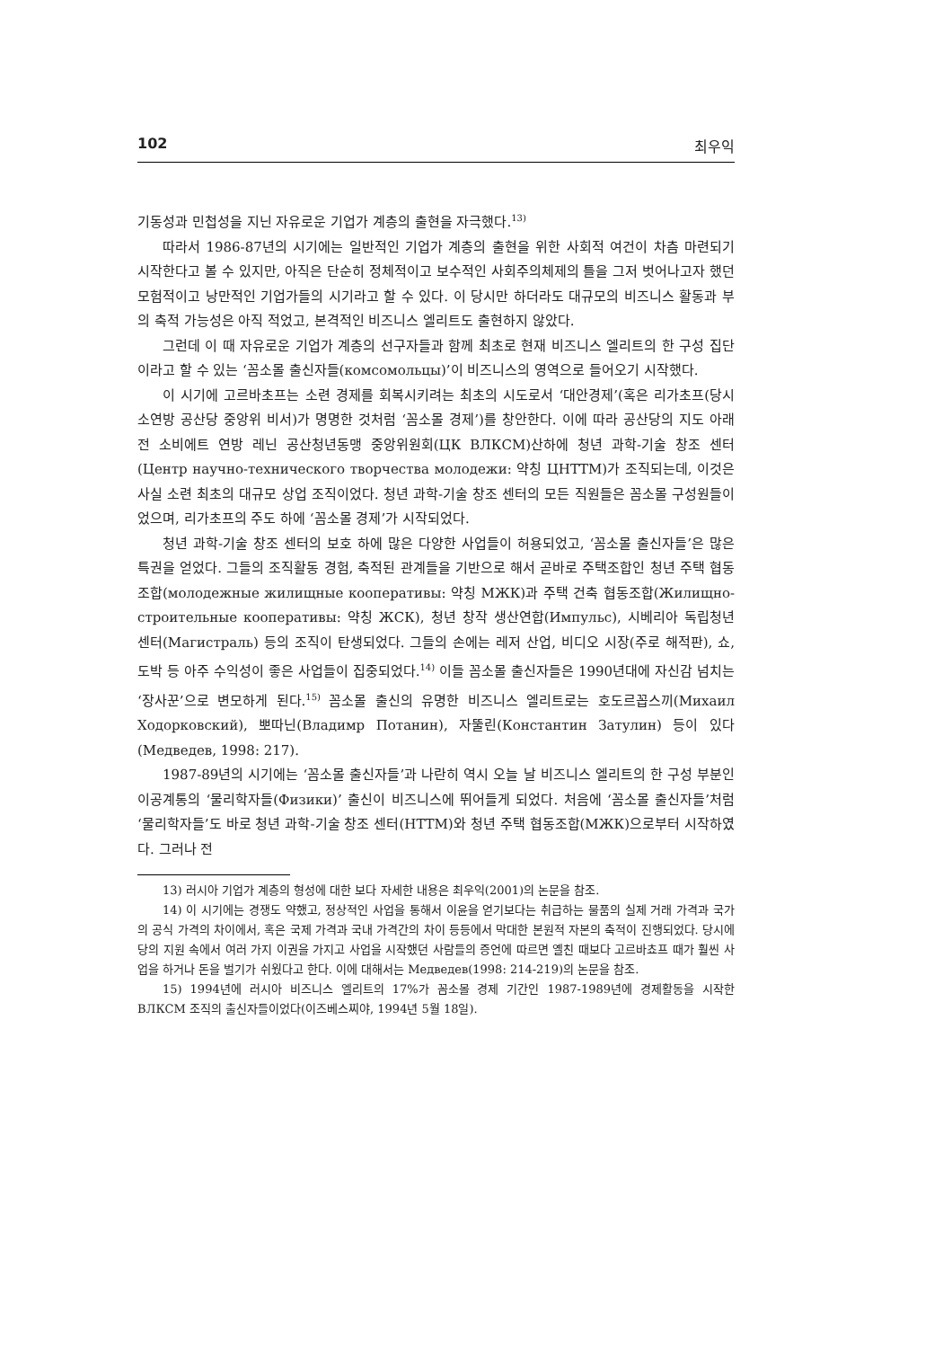102 최우익
기동성과 민첩성을 지닌 자유로운 기업가 계층의 출현을 자극했다.<sup>13)</sup>
따라서 1986-87년의 시기에는 일반적인 기업가 계층의 출현을 위한 사회적 여건이 차츰 마련되기 시작한다고 볼 수 있지만, 아직은 단순히 정체적이고 보수적인 사회주의체제의 틀을 그저 벗어나고자 했던 모험적이고 낭만적인 기업가들의 시기라고 할 수 있다. 이 당시만 하더라도 대규모의 비즈니스 활동과 부의 축적 가능성은 아직 적었고, 본격적인 비즈니스 엘리트도 출현하지 않았다.
그런데 이 때 자유로운 기업가 계층의 선구자들과 함께 최초로 현재 비즈니스 엘리트의 한 구성 집단이라고 할 수 있는 ‘꼼소몰 출신자들(комсомольцы)’이 비즈니스의 영역으로 들어오기 시작했다.
이 시기에 고르바초프는 소련 경제를 회복시키려는 최초의 시도로서 ‘대안경제’(혹은 리가초프(당시 소연방 공산당 중앙위 비서)가 명명한 것처럼 ‘꼼소몰 경제’)를 창안한다. 이에 따라 공산당의 지도 아래 전 소비에트 연방 레닌 공산청년동맹 중앙위원회(ЦК ВЛКСМ)산하에 청년 과학-기술 창조 센터(Центр научно-технического творчества молодежи: 약칭 ЦНТТМ)가 조직되는데, 이것은 사실 소련 최초의 대규모 상업 조직이었다. 청년 과학-기술 창조 센터의 모든 직원들은 꼼소몰 구성원들이었으며, 리가초프의 주도 하에 ‘꼼소몰 경제’가 시작되었다.
청년 과학-기술 창조 센터의 보호 하에 많은 다양한 사업들이 허용되었고, ‘꼼소몰 출신자들’은 많은 특권을 얻었다. 그들의 조직활동 경험, 축적된 관계들을 기반으로 해서 곧바로 주택조합인 청년 주택 협동조합(молодежные жилищные кооперативы: 약칭 МЖК)과 주택 건축 협동조합(Жилищно-строительные кооперативы: 약칭 ЖСК), 청년 창작 생산연합(Импульс), 시베리아 독립청년 센터(Магистраль) 등의 조직이 탄생되었다. 그들의 손에는 레저 산업, 비디오 시장(주로 해적판), 쇼, 도박 등 아주 수익성이 좋은 사업들이 집중되었다.<sup>14)</sup> 이들 꼼소몰 출신자들은 1990년대에 자신감 넘치는 ‘장사꾼’으로 변모하게 된다.<sup>15)</sup> 꼼소몰 출신의 유명한 비즈니스 엘리트로는 호도르꼽스끼(Михаил Ходорковский), 뽀따닌(Владимр Потанин), 자뚤린(Константин Затулин) 등이 있다(Медведев, 1998: 217).
1987-89년의 시기에는 ‘꼼소몰 출신자들’과 나란히 역시 오늘 날 비즈니스 엘리트의 한 구성 부분인 이공계통의 ‘물리학자들(Физики)’ 출신이 비즈니스에 뛰어들게 되었다. 처음에 ‘꼼소몰 출신자들’처럼 ‘물리학자들’도 바로 청년 과학-기술 창조 센터(НТТМ)와 청년 주택 협동조합(МЖК)으로부터 시작하였다. 그러나 전
13) 러시아 기업가 계층의 형성에 대한 보다 자세한 내용은 최우익(2001)의 논문을 참조.
14) 이 시기에는 경쟁도 약했고, 정상적인 사업을 통해서 이윤을 얻기보다는 취급하는 물품의 실제 거래 가격과 국가의 공식 가격의 차이에서, 혹은 국제 가격과 국내 가격간의 차이 등등에서 막대한 본원적 자본의 축적이 진행되었다. 당시에 당의 지원 속에서 여러 가지 이권을 가지고 사업을 시작했던 사람들의 증언에 따르면 옐친 때보다 고르바쵸프 때가 훨씬 사업을 하거나 돈을 벌기가 쉬웠다고 한다. 이에 대해서는 Медведев(1998: 214-219)의 논문을 참조.
15) 1994년에 러시아 비즈니스 엘리트의 17%가 꼼소몰 경제 기간인 1987-1989년에 경제활동을 시작한 ВЛКСМ 조직의 출신자들이었다(이즈베스찌야, 1994년 5월 18일).